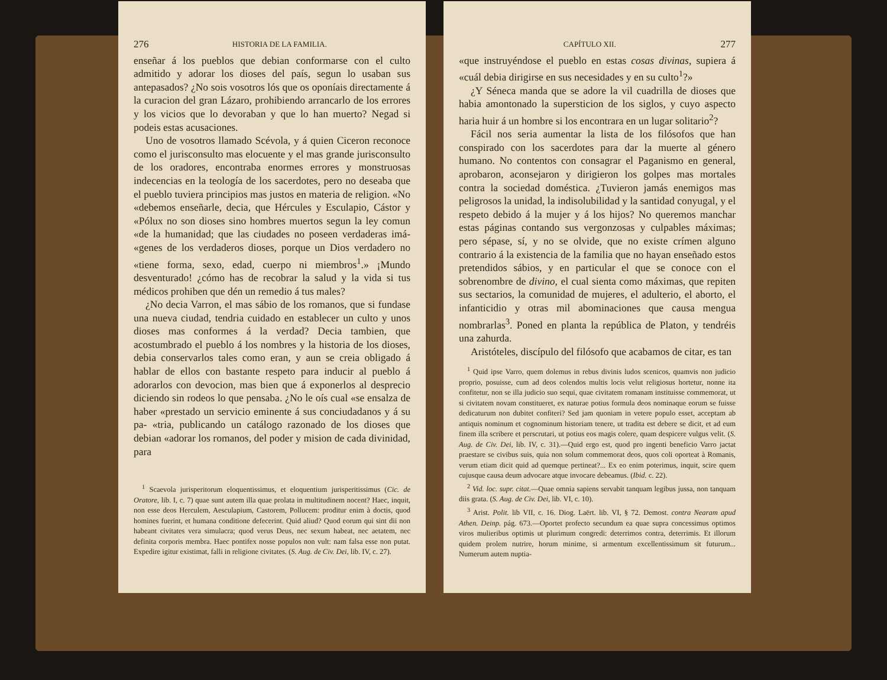276 HISTORIA DE LA FAMILIA.
enseñar á los pueblos que debian conformarse con el culto admitido y adorar los dioses del país, segun lo usaban sus antepasados? ¿No sois vosotros lós que os oponíais directamente á la curacion del gran Lázaro, prohibiendo arrancarlo de los errores y los vicios que lo devoraban y que lo han muerto? Negad si podeis estas acusaciones.
Uno de vosotros llamado Scévola, y á quien Ciceron reconoce como el jurisconsulto mas elocuente y el mas grande jurisconsulto de los oradores, encontraba enormes errores y monstruosas indecencias en la teología de los sacerdotes, pero no deseaba que el pueblo tuviera principios mas justos en materia de religion. «No «debemos enseñarle, decia, que Hércules y Esculapio, Cástor y «Pólux no son dioses sino hombres muertos segun la ley comun «de la humanidad; que las ciudades no poseen verdaderas imá- «genes de los verdaderos dioses, porque un Dios verdadero no «tiene forma, sexo, edad, cuerpo ni miembros<sup>1</sup>.» ¡Mundo desventurado! ¿cómo has de recobrar la salud y la vida si tus médicos prohiben que dén un remedio á tus males?
¿No decia Varron, el mas sábio de los romanos, que si fundase una nueva ciudad, tendria cuidado en establecer un culto y unos dioses mas conformes á la verdad? Decia tambien, que acostumbrado el pueblo á los nombres y la historia de los dioses, debia conservarlos tales como eran, y aun se creia obligado á hablar de ellos con bastante respeto para inducir al pueblo á adorarlos con devocion, mas bien que á exponerlos al desprecio diciendo sin rodeos lo que pensaba. ¿No le oís cual «se ensalza de haber «prestado un servicio eminente á sus conciudadanos y á su pa- «tria, publicando un catálogo razonado de los dioses que debian «adorar los romanos, del poder y mision de cada divinidad, para
<sup>1</sup> Scaevola jurisperitorum eloquentissimus, et eloquentium jurisperitissimus (Cic. de Oratore, lib. I, c. 7) quae sunt autem illa quae prolata in multitudinem nocent? Haec, inquit, non esse deos Herculem, Aesculapium, Castorem, Pollucem: proditur enim à doctis, quod homines fuerint, et humana conditione defecerint. Quid aliud? Quod eorum qui sint dii non habeant civitates vera simulacra; quod verus Deus, nec sexum habeat, nec aetatem, nec definita corporis membra. Haec pontifex nosse populos non vult: nam falsa esse non putat. Expedire igitur existimat, falli in religione civitates. (S. Aug. de Civ. Dei, lib. IV, c. 27).
CAPÍTULO XII. 277
«que instruyéndose el pueblo en estas cosas divinas, supiera á «cuál debia dirigirse en sus necesidades y en su culto<sup>1</sup>?»
¿Y Séneca manda que se adore la vil cuadrilla de dioses que habia amontonado la supersticion de los siglos, y cuyo aspecto haria huir á un hombre si los encontrara en un lugar solitario<sup>2</sup>?
Fácil nos seria aumentar la lista de los filósofos que han conspirado con los sacerdotes para dar la muerte al género humano. No contentos con consagrar el Paganismo en general, aprobaron, aconsejaron y dirigieron los golpes mas mortales contra la sociedad doméstica. ¿Tuvieron jamás enemigos mas peligrosos la unidad, la indisolubilidad y la santidad conyugal, y el respeto debido á la mujer y á los hijos? No queremos manchar estas páginas contando sus vergonzosas y culpables máximas; pero sépase, sí, y no se olvide, que no existe crímen alguno contrario á la existencia de la familia que no hayan enseñado estos pretendidos sábios, y en particular el que se conoce con el sobrenombre de divino, el cual sienta como máximas, que repiten sus sectarios, la comunidad de mujeres, el adulterio, el aborto, el infanticidio y otras mil abominaciones que causa mengua nombrarlas<sup>3</sup>. Poned en planta la república de Platon, y tendréis una zahurda.
Aristóteles, discípulo del filósofo que acabamos de citar, es tan
<sup>1</sup> Quid ipse Varro, quem dolemus in rebus divinis ludos scenicos, quamvis non judicio proprio, posuisse, cum ad deos colendos multis locis velut religiosus hortetur, nonne ita confitetur, non se illa judicio suo sequi, quae civitatem romanam instituisse commemorat, ut si civitatem novam constitueret, ex naturae potius formula deos nominaque eorum se fuisse dedicaturum non dubitet confiteri? Sed jam quoniam in vetere populo esset, acceptam ab antiquis nominum et cognominum historiam tenere, ut tradita est debere se dicit, et ad eum finem illa scribere et perscrutari, ut potius eos magis colere, quam despicere vulgus velit. (S. Aug. de Civ. Dei, lib. IV, c. 31).—Quid ergo est, quod pro ingenti beneficio Varro jactat praestare se civibus suis, quia non solum commemorat deos, quos coli oporteat à Romanis, verum etiam dicit quid ad quemque pertineat?... Ex eo enim poterimus, inquit, scire quem cujusque causa deum advocare atque invocare debeamus. (Ibid. c. 22).
<sup>2</sup> Vid. loc. supr. citat.—Quae omnia sapiens servabit tanquam legibus jussa, non tanquam diis grata. (S. Aug. de Civ. Dei, lib. VI, c. 10).
<sup>3</sup> Arist. Polit. lib VII, c. 16. Diog. Laërt. lib. VI, § 72. Demost. contra Nearam apud Athen. Deinp. pág. 673.—Oportet profecto secundum ea quae supra concessimus optimos viros mulieribus optimis ut plurimum congredi: deterrimos contra, deterrimis. Et illorum quidem prolem nutrire, horum minime, si armentum excellentissimum sit futurum... Numerum autem nuptia-